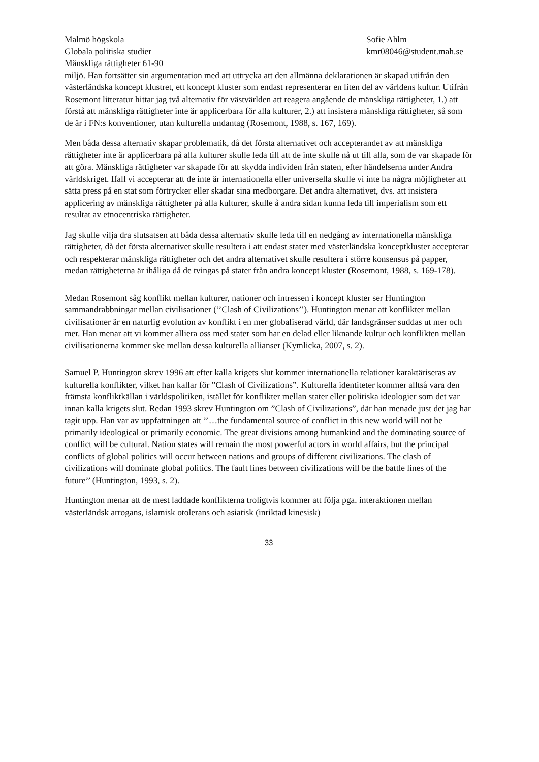Malmö högskola
Globala politiska studier
Mänskliga rättigheter 61-90
Sofie Ahlm
kmr08046@student.mah.se
miljö. Han fortsätter sin argumentation med att uttrycka att den allmänna deklarationen är skapad utifrån den västerländska koncept klustret, ett koncept kluster som endast representerar en liten del av världens kultur. Utifrån Rosemont litteratur hittar jag två alternativ för västvärlden att reagera angående de mänskliga rättigheter, 1.) att förstå att mänskliga rättigheter inte är applicerbara för alla kulturer, 2.) att insistera mänskliga rättigheter, så som de är i FN:s konventioner, utan kulturella undantag (Rosemont, 1988, s. 167, 169).
Men båda dessa alternativ skapar problematik, då det första alternativet och accepterandet av att mänskliga rättigheter inte är applicerbara på alla kulturer skulle leda till att de inte skulle nå ut till alla, som de var skapade för att göra. Mänskliga rättigheter var skapade för att skydda individen från staten, efter händelserna under Andra världskriget. Ifall vi accepterar att de inte är internationella eller universella skulle vi inte ha några möjligheter att sätta press på en stat som förtrycker eller skadar sina medborgare. Det andra alternativet, dvs. att insistera applicering av mänskliga rättigheter på alla kulturer, skulle å andra sidan kunna leda till imperialism som ett resultat av etnocentriska rättigheter.
Jag skulle vilja dra slutsatsen att båda dessa alternativ skulle leda till en nedgång av internationella mänskliga rättigheter, då det första alternativet skulle resultera i att endast stater med västerländska konceptkluster accepterar och respekterar mänskliga rättigheter och det andra alternativet skulle resultera i större konsensus på papper, medan rättigheterna är ihåliga då de tvingas på stater från andra koncept kluster (Rosemont, 1988, s. 169-178).
Medan Rosemont såg konflikt mellan kulturer, nationer och intressen i koncept kluster ser Huntington sammandrabbningar mellan civilisationer (’’Clash of Civilizations’’). Huntington menar att konflikter mellan civilisationer är en naturlig evolution av konflikt i en mer globaliserad värld, där landsgränser suddas ut mer och mer. Han menar att vi kommer alliera oss med stater som har en delad eller liknande kultur och konflikten mellan civilisationerna kommer ske mellan dessa kulturella allianser (Kymlicka, 2007, s. 2).
Samuel P. Huntington skrev 1996 att efter kalla krigets slut kommer internationella relationer karaktäriseras av kulturella konflikter, vilket han kallar för ”Clash of Civilizations”. Kulturella identiteter kommer alltså vara den främsta konfliktkällan i världspolitiken, istället för konflikter mellan stater eller politiska ideologier som det var innan kalla krigets slut. Redan 1993 skrev Huntington om ”Clash of Civilizations”, där han menade just det jag har tagit upp. Han var av uppfattningen att ’’…the fundamental source of conflict in this new world will not be primarily ideological or primarily economic. The great divisions among humankind and the dominating source of conflict will be cultural. Nation states will remain the most powerful actors in world affairs, but the principal conflicts of global politics will occur between nations and groups of different civilizations. The clash of civilizations will dominate global politics. The fault lines between civilizations will be the battle lines of the future’’ (Huntington, 1993, s. 2).
Huntington menar att de mest laddade konflikterna troligtvis kommer att följa pga. interaktionen mellan västerländsk arrogans, islamisk otolerans och asiatisk (inriktad kinesisk)
33